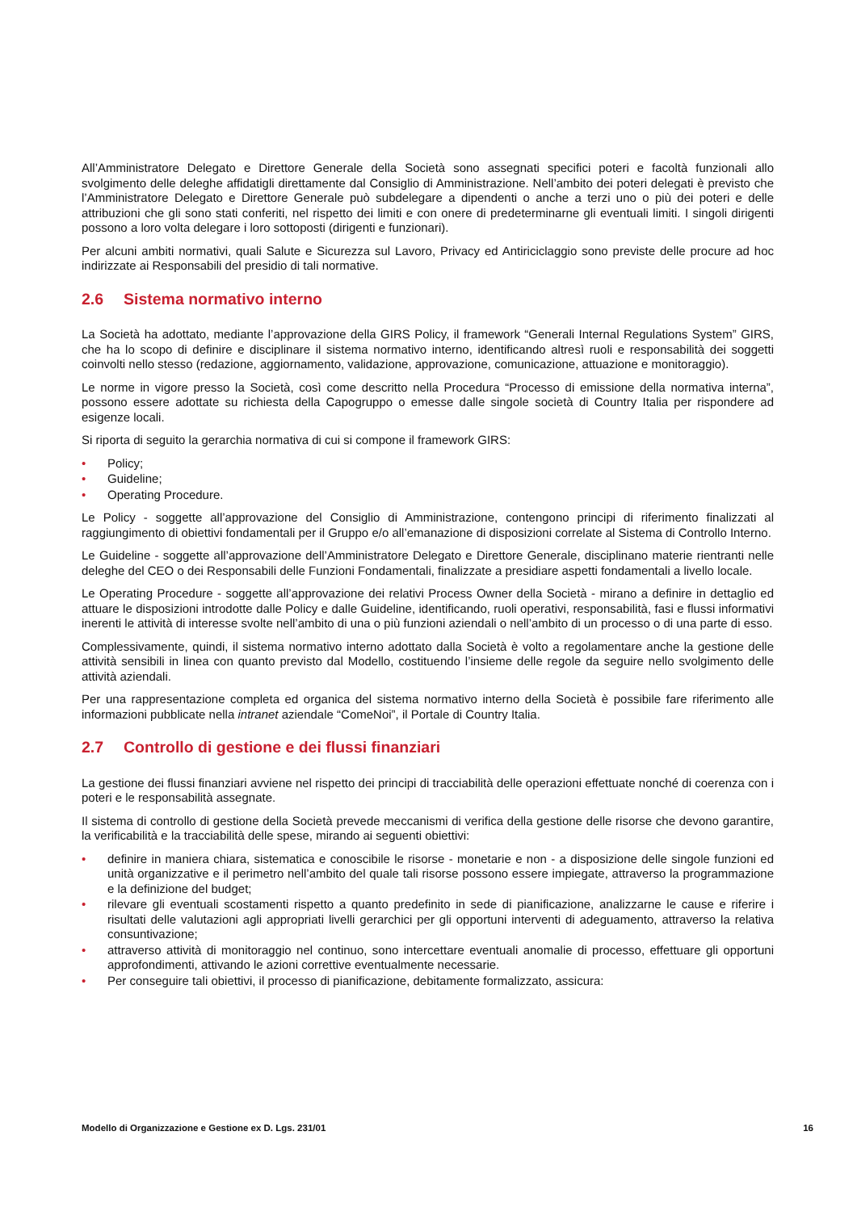All’Amministratore Delegato e Direttore Generale della Società sono assegnati specifici poteri e facoltà funzionali allo svolgimento delle deleghe affidatigli direttamente dal Consiglio di Amministrazione. Nell’ambito dei poteri delegati è previsto che l’Amministratore Delegato e Direttore Generale può subdelegare a dipendenti o anche a terzi uno o più dei poteri e delle attribuzioni che gli sono stati conferiti, nel rispetto dei limiti e con onere di predeterminarne gli eventuali limiti. I singoli dirigenti possono a loro volta delegare i loro sottoposti (dirigenti e funzionari).
Per alcuni ambiti normativi, quali Salute e Sicurezza sul Lavoro, Privacy ed Antiriciclaggio sono previste delle procure ad hoc indirizzate ai Responsabili del presidio di tali normative.
2.6 Sistema normativo interno
La Società ha adottato, mediante l’approvazione della GIRS Policy, il framework “Generali Internal Regulations System” GIRS, che ha lo scopo di definire e disciplinare il sistema normativo interno, identificando altresì ruoli e responsabilità dei soggetti coinvolti nello stesso (redazione, aggiornamento, validazione, approvazione, comunicazione, attuazione e monitoraggio).
Le norme in vigore presso la Società, così come descritto nella Procedura “Processo di emissione della normativa interna”, possono essere adottate su richiesta della Capogruppo o emesse dalle singole società di Country Italia per rispondere ad esigenze locali.
Si riporta di seguito la gerarchia normativa di cui si compone il framework GIRS:
• Policy;
• Guideline;
• Operating Procedure.
Le Policy - soggette all’approvazione del Consiglio di Amministrazione, contengono principi di riferimento finalizzati al raggiungimento di obiettivi fondamentali per il Gruppo e/o all’emanazione di disposizioni correlate al Sistema di Controllo Interno.
Le Guideline - soggette all’approvazione dell’Amministratore Delegato e Direttore Generale, disciplinano materie rientranti nelle deleghe del CEO o dei Responsabili delle Funzioni Fondamentali, finalizzate a presidiare aspetti fondamentali a livello locale.
Le Operating Procedure - soggette all’approvazione dei relativi Process Owner della Società - mirano a definire in dettaglio ed attuare le disposizioni introdotte dalle Policy e dalle Guideline, identificando, ruoli operativi, responsabilità, fasi e flussi informativi inerenti le attività di interesse svolte nell’ambito di una o più funzioni aziendali o nell’ambito di un processo o di una parte di esso.
Complessivamente, quindi, il sistema normativo interno adottato dalla Società è volto a regolamentare anche la gestione delle attività sensibili in linea con quanto previsto dal Modello, costituendo l’insieme delle regole da seguire nello svolgimento delle attività aziendali.
Per una rappresentazione completa ed organica del sistema normativo interno della Società è possibile fare riferimento alle informazioni pubblicate nella intranet aziendale “ComeNoi”, il Portale di Country Italia.
2.7 Controllo di gestione e dei flussi finanziari
La gestione dei flussi finanziari avviene nel rispetto dei principi di tracciabilità delle operazioni effettuate nonché di coerenza con i poteri e le responsabilità assegnate.
Il sistema di controllo di gestione della Società prevede meccanismi di verifica della gestione delle risorse che devono garantire, la verificabilità e la tracciabilità delle spese, mirando ai seguenti obiettivi:
• definire in maniera chiara, sistematica e conoscibile le risorse - monetarie e non - a disposizione delle singole funzioni ed unità organizzative e il perimetro nell’ambito del quale tali risorse possono essere impiegate, attraverso la programmazione e la definizione del budget;
• rilevare gli eventuali scostamenti rispetto a quanto predefinito in sede di pianificazione, analizzarne le cause e riferire i risultati delle valutazioni agli appropriati livelli gerarchici per gli opportuni interventi di adeguamento, attraverso la relativa consuntivazione;
• attraverso attività di monitoraggio nel continuo, sono intercettare eventuali anomalie di processo, effettuare gli opportuni approfondimenti, attivando le azioni correttive eventualmente necessarie.
• Per conseguire tali obiettivi, il processo di pianificazione, debitamente formalizzato, assicura:
Modello di Organizzazione e Gestione ex D. Lgs. 231/01 16